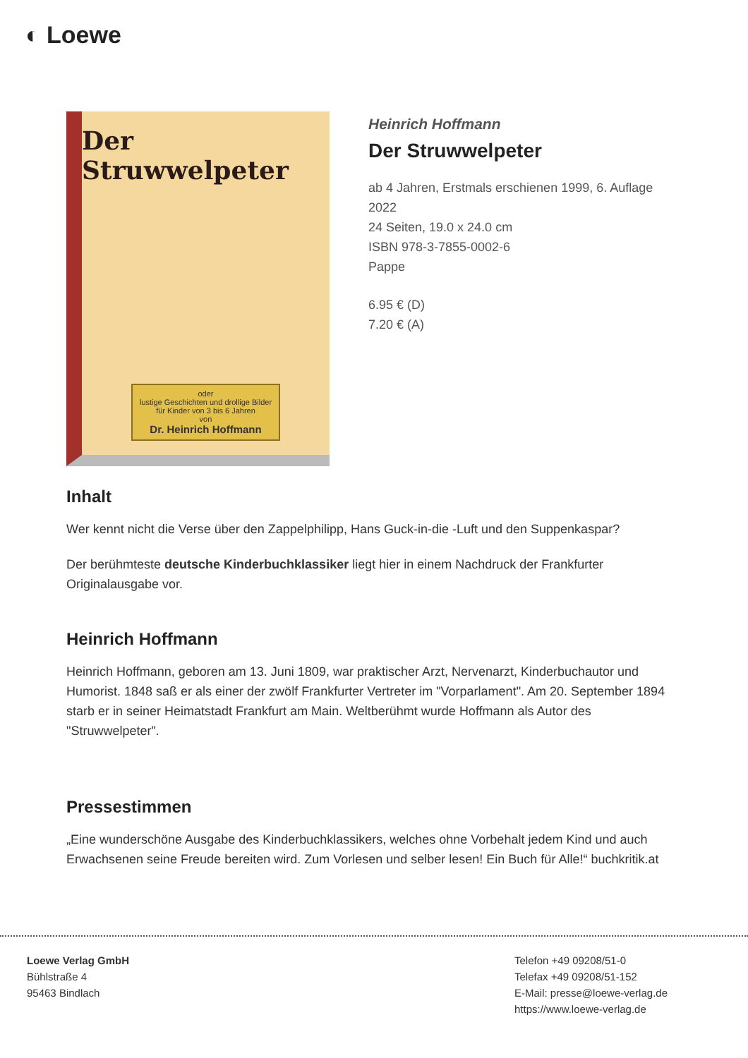◐ Loewe
Der Struwwelpeter
oder
lustige Geschichten und drollige Bilder
für Kinder von 3 bis 6 Jahren
von
Dr. Heinrich Hoffmann
Heinrich Hoffmann
Der Struwwelpeter
ab 4 Jahren, Erstmals erschienen 1999, 6. Auflage 2022
24 Seiten, 19.0 x 24.0 cm
ISBN 978-3-7855-0002-6
Pappe
6.95 € (D)
7.20 € (A)
Inhalt
Wer kennt nicht die Verse über den Zappelphilipp, Hans Guck-in-die -Luft und den Suppenkaspar?
Der berühmteste deutsche Kinderbuchklassiker liegt hier in einem Nachdruck der Frankfurter Originalausgabe vor.
Heinrich Hoffmann
Heinrich Hoffmann, geboren am 13. Juni 1809, war praktischer Arzt, Nervenarzt, Kinderbuchautor und Humorist. 1848 saß er als einer der zwölf Frankfurter Vertreter im "Vorparlament". Am 20. September 1894 starb er in seiner Heimatstadt Frankfurt am Main. Weltberühmt wurde Hoffmann als Autor des "Struwwelpeter".
Pressestimmen
„Eine wunderschöne Ausgabe des Kinderbuchklassikers, welches ohne Vorbehalt jedem Kind und auch Erwachsenen seine Freude bereiten wird. Zum Vorlesen und selber lesen! Ein Buch für Alle!“ buchkritik.at
Loewe Verlag GmbH
Bühlstraße 4
95463 Bindlach
Telefon +49 09208/51-0
Telefax +49 09208/51-152
E-Mail: presse@loewe-verlag.de
https://www.loewe-verlag.de